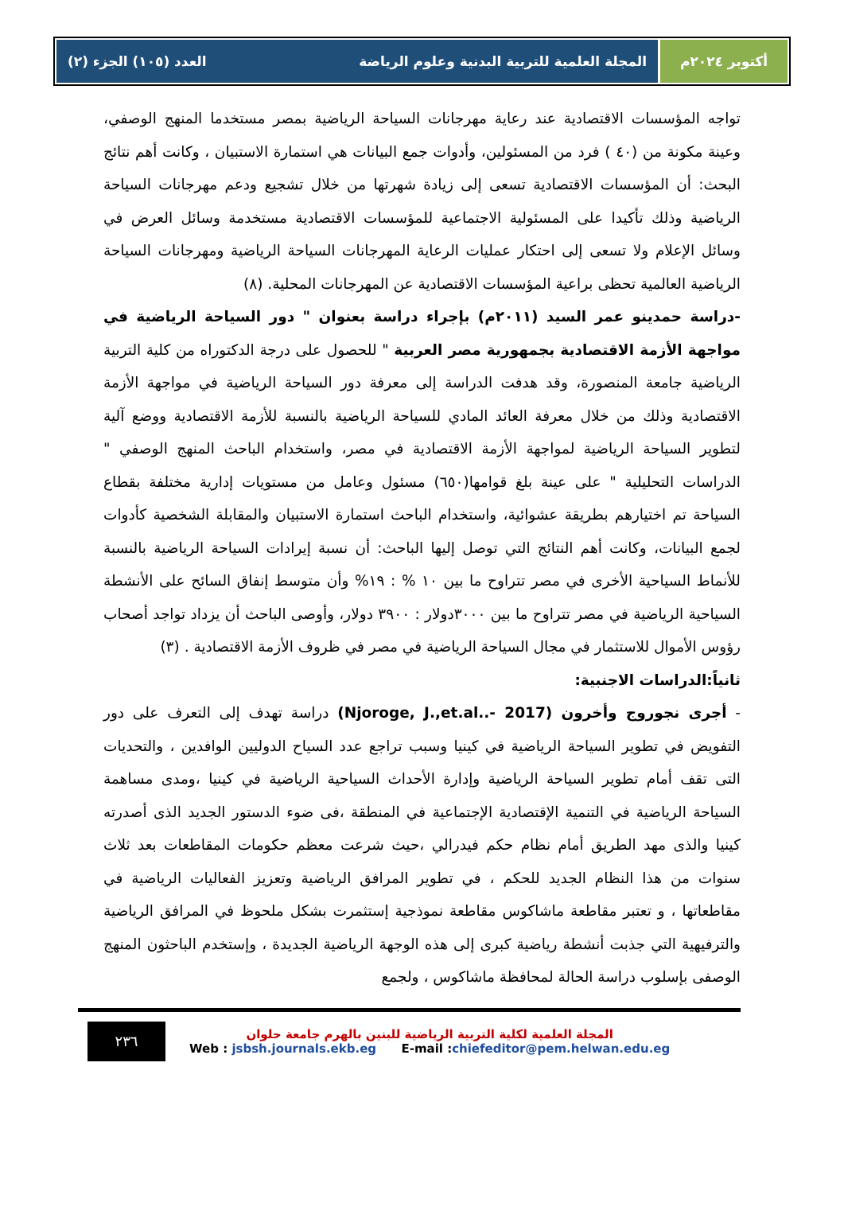أكتوبر ٢٠٢٤م المجلة العلمية للتربية البدنية وعلوم الرياضة العدد (١٠٥) الجزء (٢)
تواجه المؤسسات الاقتصادية عند رعاية مهرجانات السياحة الرياضية بمصر مستخدما المنهج الوصفي، وعينة مكونة من (٤٠ ) فرد من المسئولين، وأدوات جمع البيانات هي استمارة الاستبيان ، وكانت أهم نتائج البحث: أن المؤسسات الاقتصادية تسعى إلى زيادة شهرتها من خلال تشجيع ودعم مهرجانات السياحة الرياضية وذلك تأكيدا على المسئولية الاجتماعية للمؤسسات الاقتصادية مستخدمة وسائل العرض في وسائل الإعلام ولا تسعى إلى احتكار عمليات الرعاية المهرجانات السياحة الرياضية ومهرجانات السياحة الرياضية العالمية تحظى براعية المؤسسات الاقتصادية عن المهرجانات المحلية. (٨)
-دراسة حمدينو عمر السيد (٢٠١١م) بإجراء دراسة بعنوان " دور السياحة الرياضية في مواجهة الأزمة الاقتصادية بجمهورية مصر العربية " للحصول على درجة الدكتوراه من كلية التربية الرياضية جامعة المنصورة، وقد هدفت الدراسة إلى معرفة دور السياحة الرياضية في مواجهة الأزمة الاقتصادية وذلك من خلال معرفة العائد المادي للسياحة الرياضية بالنسبة للأزمة الاقتصادية ووضع آلية لتطوير السياحة الرياضية لمواجهة الأزمة الاقتصادية في مصر، واستخدام الباحث المنهج الوصفي " الدراسات التحليلية " على عينة بلغ قوامها(٦٥٠) مسئول وعامل من مستويات إدارية مختلفة بقطاع السياحة تم اختيارهم بطريقة عشوائية، واستخدام الباحث استمارة الاستبيان والمقابلة الشخصية كأدوات لجمع البيانات، وكانت أهم النتائج التي توصل إليها الباحث: أن نسبة إيرادات السياحة الرياضية بالنسبة للأنماط السياحية الأخرى في مصر تتراوح ما بين ١٠ % : ١٩% وأن متوسط إنفاق السائح على الأنشطة السياحية الرياضية في مصر تتراوح ما بين ٣٠٠٠دولار : ٣٩٠٠ دولار، وأوصى الباحث أن يزداد تواجد أصحاب رؤوس الأموال للاستثمار في مجال السياحة الرياضية في مصر في ظروف الأزمة الاقتصادية . (٣)
ثانياً:الدراسات الاجنبية:
- أجرى نجوروج وأخرون (Njoroge, J.,et.al..- 2017) دراسة تهدف إلى التعرف على دور التفويض في تطوير السياحة الرياضية في كينيا وسبب تراجع عدد السياح الدوليين الوافدين ، والتحديات التى تقف أمام تطوير السياحة الرياضية وإدارة الأحداث السياحية الرياضية في كينيا ،ومدى مساهمة السياحة الرياضية في التنمية الإقتصادية الإجتماعية في المنطقة ،فى ضوء الدستور الجديد الذى أصدرته كينيا والذى مهد الطريق أمام نظام حكم فيدرالي ،حيث شرعت معظم حكومات المقاطعات بعد ثلاث سنوات من هذا النظام الجديد للحكم ، في تطوير المرافق الرياضية وتعزيز الفعاليات الرياضية في مقاطعاتها ، و تعتبر مقاطعة ماشاكوس مقاطعة نموذجية إستثمرت بشكل ملحوظ في المرافق الرياضية والترفيهية التي جذبت أنشطة رياضية كبرى إلى هذه الوجهة الرياضية الجديدة ، وإستخدم الباحثون المنهج الوصفى بإسلوب دراسة الحالة لمحافظة ماشاكوس ، ولجمع
٢٣٦
المجلة العلمية لكلية التربية الرياضية للبنين بالهرم جامعة حلوان
Web : jsbsh.journals.ekb.eg E-mail :chiefeditor@pem.helwan.edu.eg